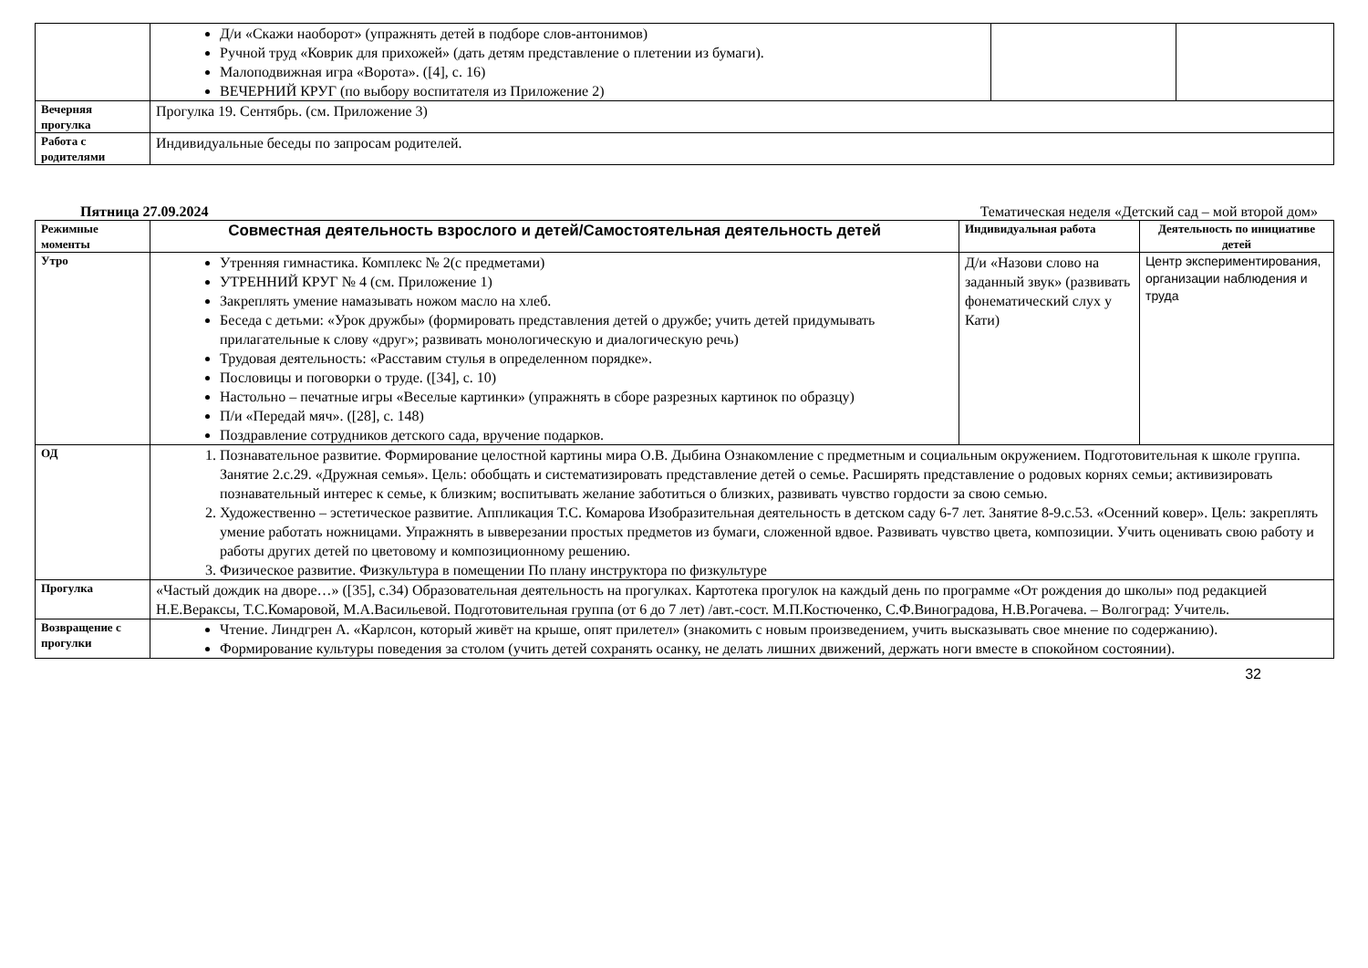| | Д/и «Скажи наоборот» (упражнять детей в подборе слов-антонимов) Ручной труд «Коврик для прихожей» (дать детям представление о плетении из бумаги). Малоподвижная игра «Ворота». ([4], с. 16) ВЕЧЕРНИЙ КРУГ (по выбору воспитателя из Приложение 2) | | |
| Вечерняя прогулка | Прогулка 19. Сентябрь. (см. Приложение 3) | | |
| Работа с родителями | Индивидуальные беседы по запросам родителей. | | |
Пятница 27.09.2024 Тематическая неделя «Детский сад – мой второй дом»
| Режимные моменты | Совместная деятельность взрослого и детей/Самостоятельная деятельность детей | Индивидуальная работа | Деятельность по инициативе детей |
| --- | --- | --- | --- |
| Утро | Утренняя гимнастика. Комплекс № 2(с предметами) УТРЕННИЙ КРУГ № 4 (см. Приложение 1) Закреплять умение намазывать ножом масло на хлеб. Беседа с детьми: «Урок дружбы» (формировать представления детей о дружбе; учить детей придумывать прилагательные к слову «друг»; развивать монологическую и диалогическую речь) Трудовая деятельность: «Расставим стулья в определенном порядке». Пословицы и поговорки о труде. ([34], с. 10) Настольно – печатные игры «Веселые картинки» (упражнять в сборе разрезных картинок по образцу) П/и «Передай мяч». ([28], с. 148) Поздравление сотрудников детского сада, вручение подарков. | Д/и «Назови слово на заданный звук» (развивать фонематический слух у Кати) | Центр экспериментирования, организации наблюдения и труда |
| ОД | 1. Познавательное развитие. Формирование целостной картины мира О.В. Дыбина Ознакомление с предметным и социальным окружением. Подготовительная к школе группа. Занятие 2.с.29. «Дружная семья». Цель: обобщать и систематизировать представление детей о семье. Расширять представление о родовых корнях семьи; активизировать познавательный интерес к семье, к близким; воспитывать желание заботиться о близких, развивать чувство гордости за свою семью. 2. Художественно – эстетическое развитие. Аппликация Т.С. Комарова Изобразительная деятельность в детском саду 6-7 лет. Занятие 8-9.с.53. «Осенний ковер». Цель: закреплять умение работать ножницами. Упражнять в ывверезании простых предметов из бумаги, сложенной вдвое. Развивать чувство цвета, композиции. Учить оценивать свою работу и работы других детей по цветовому и композиционному решению. 3. Физическое развитие. Физкультура в помещении По плану инструктора по физкультуре | | |
| Прогулка | «Частый дождик на дворе…» ([35], с.34) Образовательная деятельность на прогулках. Картотека прогулок на каждый день по программе «От рождения до школы» под редакцией Н.Е.Веракcы, Т.С.Комаровой, М.А.Васильевой. Подготовительная группа (от 6 до 7 лет) /авт.-сост. М.П.Костюченко, С.Ф.Виноградова, Н.В.Рогачева. – Волгоград: Учитель. | | |
| Возвращение с прогулки | Чтение. Линдгрен А. «Карлсон, который живёт на крыше, опят прилетел» (знакомить с новым произведением, учить высказывать свое мнение по содержанию). Формирование культуры поведения за столом (учить детей сохранять осанку, не делать лишних движений, держать ноги вместе в спокойном состоянии). | | |
32